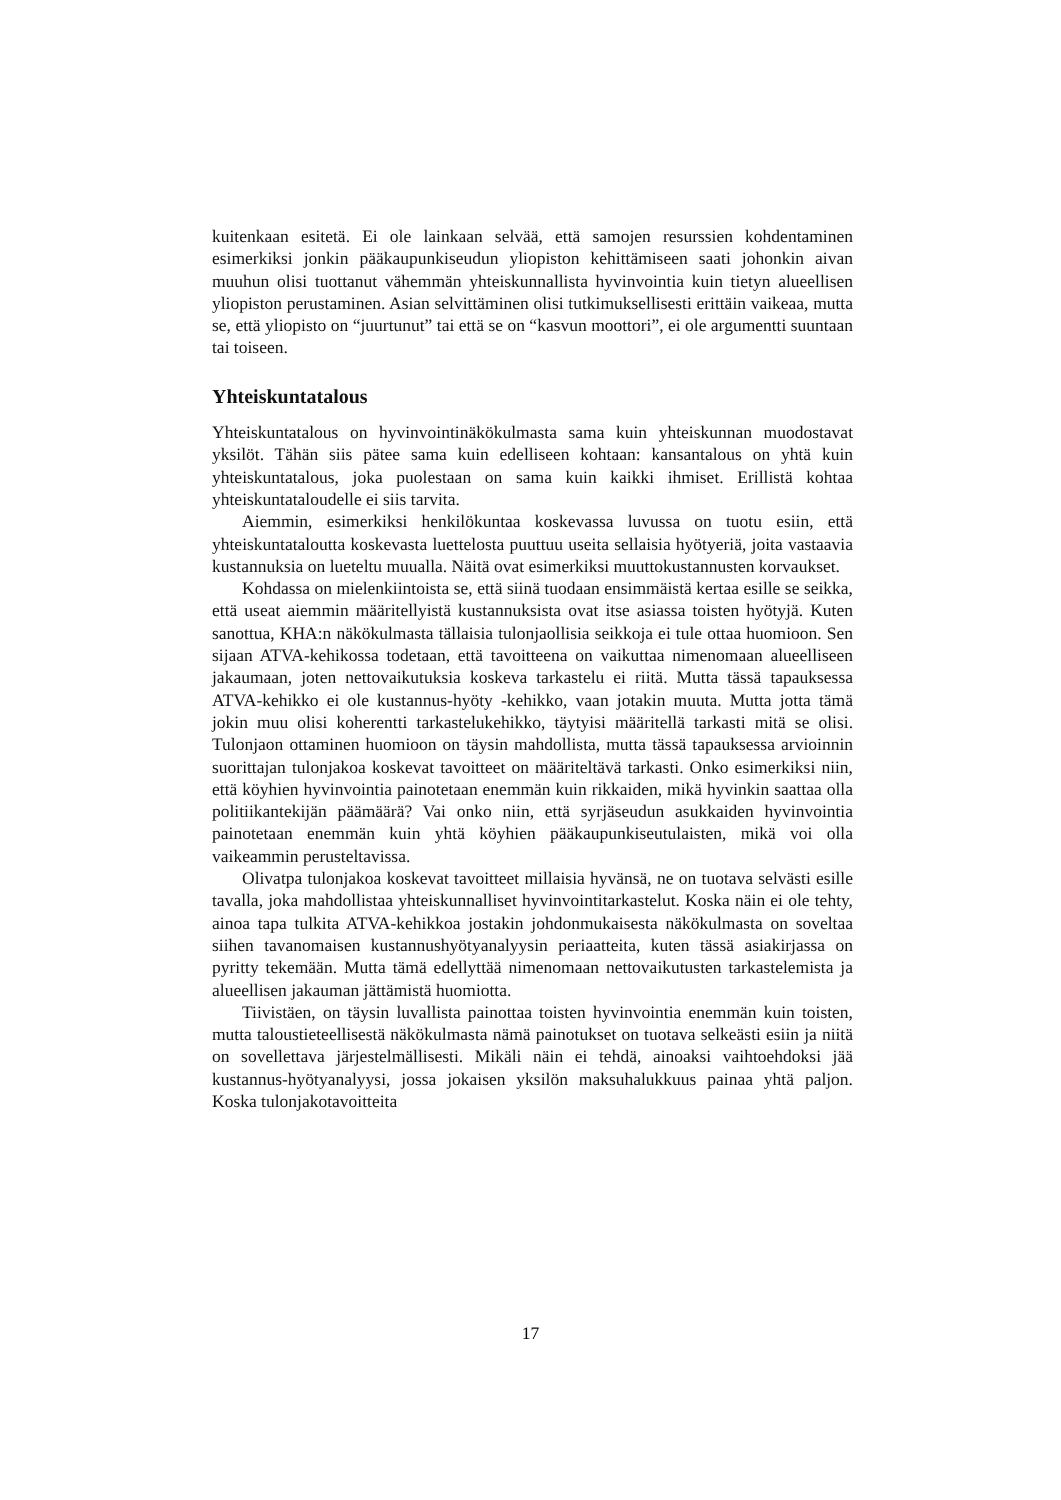kuitenkaan esitetä. Ei ole lainkaan selvää, että samojen resurssien kohdentaminen esimerkiksi jonkin pääkaupunkiseudun yliopiston kehittämiseen saati johonkin aivan muuhun olisi tuottanut vähemmän yhteiskunnallista hyvinvointia kuin tietyn alueellisen yliopiston perustaminen. Asian selvittäminen olisi tutkimuksellisesti erittäin vaikeaa, mutta se, että yliopisto on “juurtunut” tai että se on “kasvun moottori”, ei ole argumentti suuntaan tai toiseen.
Yhteiskuntatalous
Yhteiskuntatalous on hyvinvointinäkökulmasta sama kuin yhteiskunnan muodostavat yksilöt. Tähän siis pätee sama kuin edelliseen kohtaan: kansantalous on yhtä kuin yhteiskuntatalous, joka puolestaan on sama kuin kaikki ihmiset. Erillistä kohtaa yhteiskuntataloudelle ei siis tarvita.
Aiemmin, esimerkiksi henkilökuntaa koskevassa luvussa on tuotu esiin, että yhteiskuntataloutta koskevasta luettelosta puuttuu useita sellaisia hyötyeriä, joita vastaavia kustannuksia on lueteltu muualla. Näitä ovat esimerkiksi muuttokustannusten korvaukset.
Kohdassa on mielenkiintoista se, että siinä tuodaan ensimmäistä kertaa esille se seikka, että useat aiemmin määritellyistä kustannuksista ovat itse asiassa toisten hyötyjä. Kuten sanottua, KHA:n näkökulmasta tällaisia tulonjaollisia seikkoja ei tule ottaa huomioon. Sen sijaan ATVA-kehikossa todetaan, että tavoitteena on vaikuttaa nimenomaan alueelliseen jakaumaan, joten nettovaikutuksia koskeva tarkastelu ei riitä. Mutta tässä tapauksessa ATVA-kehikko ei ole kustannus-hyöty -kehikko, vaan jotakin muuta. Mutta jotta tämä jokin muu olisi koherentti tarkastelukehikko, täytyisi määritellä tarkasti mitä se olisi. Tulonjaon ottaminen huomioon on täysin mahdollista, mutta tässä tapauksessa arvioinnin suorittajan tulonjakoa koskevat tavoitteet on määriteltävä tarkasti. Onko esimerkiksi niin, että köyhien hyvinvointia painotetaan enemmän kuin rikkaiden, mikä hyvinkin saattaa olla politiikantekijän päämäärä? Vai onko niin, että syrjäseudun asukkaiden hyvinvointia painotetaan enemmän kuin yhtä köyhien pääkaupunkiseutulaisten, mikä voi olla vaikeammin perusteltavissa.
Olivatpa tulonjakoa koskevat tavoitteet millaisia hyvänsä, ne on tuotava selvästi esille tavalla, joka mahdollistaa yhteiskunnalliset hyvinvointitarkastelut. Koska näin ei ole tehty, ainoa tapa tulkita ATVA-kehikkoa jostakin johdonmukaisesta näkökulmasta on soveltaa siihen tavanomaisen kustannushyötyanalyysin periaatteita, kuten tässä asiakirjassa on pyritty tekemään. Mutta tämä edellyttää nimenomaan nettovaikutusten tarkastelemista ja alueellisen jakauman jättämistä huomiotta.
Tiivistäen, on täysin luvallista painottaa toisten hyvinvointia enemmän kuin toisten, mutta taloustieteellisestä näkökulmasta nämä painotukset on tuotava selkeästi esiin ja niitä on sovellettava järjestelmällisesti. Mikäli näin ei tehdä, ainoaksi vaihtoehdoksi jää kustannus-hyötyanalyysi, jossa jokaisen yksilön maksuhalukkuus painaa yhtä paljon. Koska tulonjakotavoitteita
17